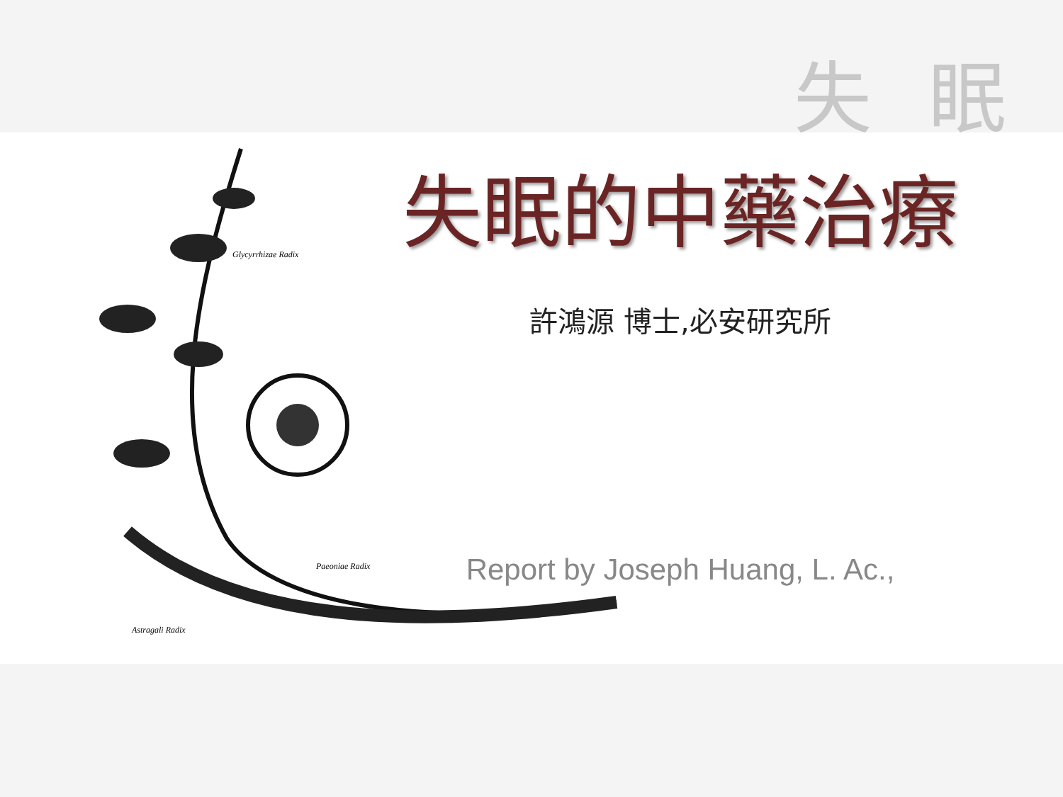失眠
Glycyrrhizae Radix
Paeoniae Radix
Astragali Radix
失眠的中藥治療
許鴻源 博士,必安研究所
Report by Joseph Huang, L. Ac.,